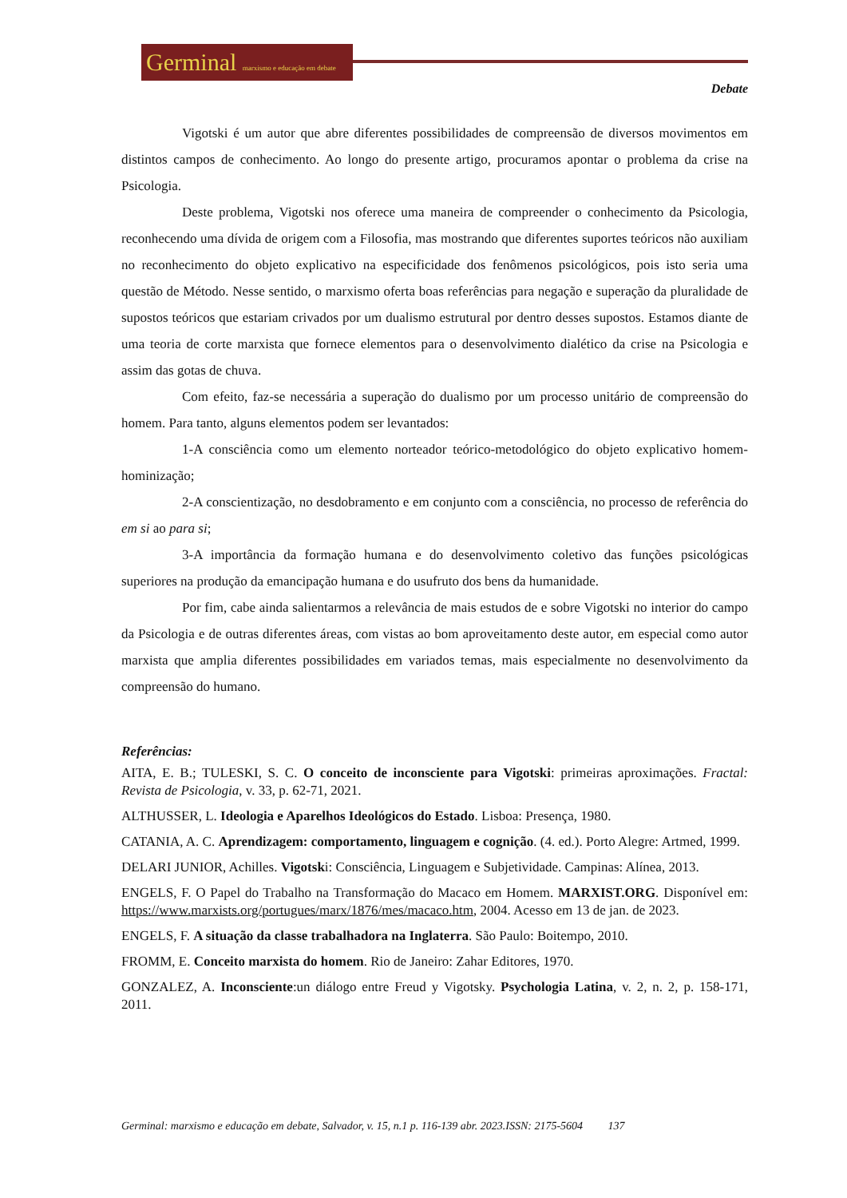Germinal marxismo e educação em debate
Debate
Vigotski é um autor que abre diferentes possibilidades de compreensão de diversos movimentos em distintos campos de conhecimento. Ao longo do presente artigo, procuramos apontar o problema da crise na Psicologia.
Deste problema, Vigotski nos oferece uma maneira de compreender o conhecimento da Psicologia, reconhecendo uma dívida de origem com a Filosofia, mas mostrando que diferentes suportes teóricos não auxiliam no reconhecimento do objeto explicativo na especificidade dos fenômenos psicológicos, pois isto seria uma questão de Método. Nesse sentido, o marxismo oferta boas referências para negação e superação da pluralidade de supostos teóricos que estariam crivados por um dualismo estrutural por dentro desses supostos. Estamos diante de uma teoria de corte marxista que fornece elementos para o desenvolvimento dialético da crise na Psicologia e assim das gotas de chuva.
Com efeito, faz-se necessária a superação do dualismo por um processo unitário de compreensão do homem. Para tanto, alguns elementos podem ser levantados:
1-A consciência como um elemento norteador teórico-metodológico do objeto explicativo homem-hominização;
2-A conscientização, no desdobramento e em conjunto com a consciência, no processo de referência do em si ao para si;
3-A importância da formação humana e do desenvolvimento coletivo das funções psicológicas superiores na produção da emancipação humana e do usufruto dos bens da humanidade.
Por fim, cabe ainda salientarmos a relevância de mais estudos de e sobre Vigotski no interior do campo da Psicologia e de outras diferentes áreas, com vistas ao bom aproveitamento deste autor, em especial como autor marxista que amplia diferentes possibilidades em variados temas, mais especialmente no desenvolvimento da compreensão do humano.
Referências:
AITA, E. B.; TULESKI, S. C. O conceito de inconsciente para Vigotski: primeiras aproximações. Fractal: Revista de Psicologia, v. 33, p. 62-71, 2021.
ALTHUSSER, L. Ideologia e Aparelhos Ideológicos do Estado. Lisboa: Presença, 1980.
CATANIA, A. C. Aprendizagem: comportamento, linguagem e cognição. (4. ed.). Porto Alegre: Artmed, 1999.
DELARI JUNIOR, Achilles. Vigotski: Consciência, Linguagem e Subjetividade. Campinas: Alínea, 2013.
ENGELS, F. O Papel do Trabalho na Transformação do Macaco em Homem. MARXIST.ORG. Disponível em: https://www.marxists.org/portugues/marx/1876/mes/macaco.htm, 2004. Acesso em 13 de jan. de 2023.
ENGELS, F. A situação da classe trabalhadora na Inglaterra. São Paulo: Boitempo, 2010.
FROMM, E. Conceito marxista do homem. Rio de Janeiro: Zahar Editores, 1970.
GONZALEZ, A. Inconsciente:un diálogo entre Freud y Vigotsky. Psychologia Latina, v. 2, n. 2, p. 158-171, 2011.
Germinal: marxismo e educação em debate, Salvador, v. 15, n.1 p. 116-139 abr. 2023.ISSN: 2175-5604 137